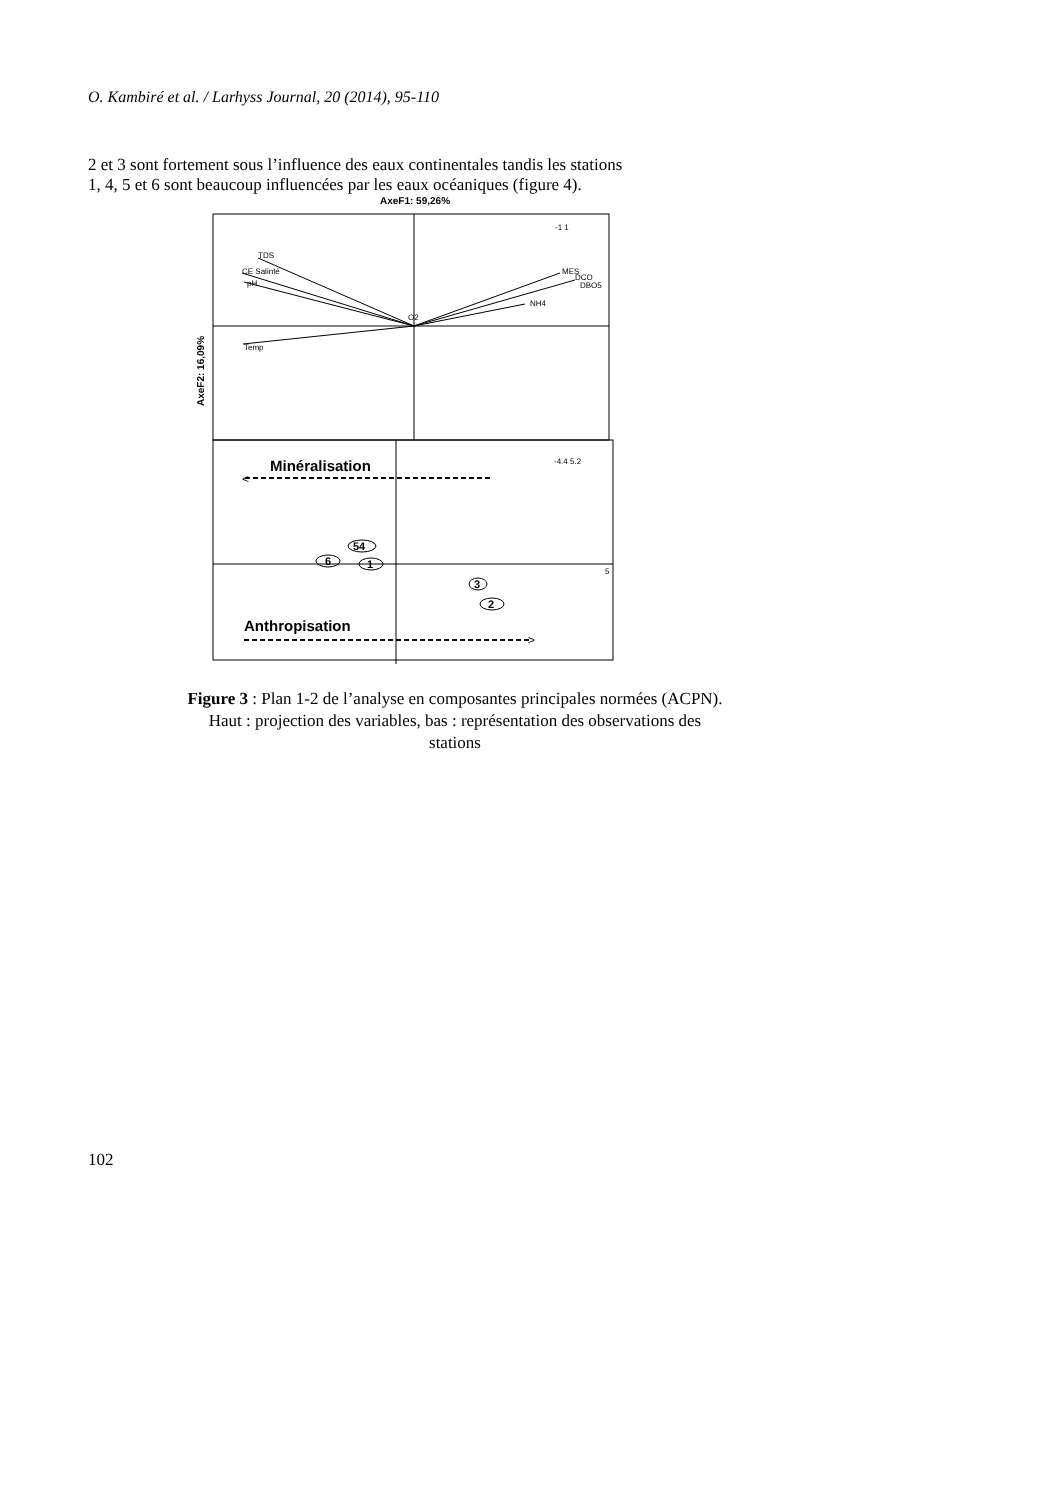O. Kambiré et al. / Larhyss Journal, 20 (2014), 95-110
2 et 3 sont fortement sous l’influence des eaux continentales tandis les stations
1, 4, 5 et 6 sont beaucoup influencées par les eaux océaniques (figure 4).
AxeF1: 59,26%
AxeF2: 16,09%
TDS
CE Salinté
pH
Temp
O2
MES
DCO
DBO5
NH4
-1 1
-4.4 5.2
5
Minéralisation
<
Anthropisation
>
54
6
1
3
2
Figure 3 : Plan 1-2 de l’analyse en composantes principales normées (ACPN).
Haut : projection des variables, bas : représentation des observations des
stations
102